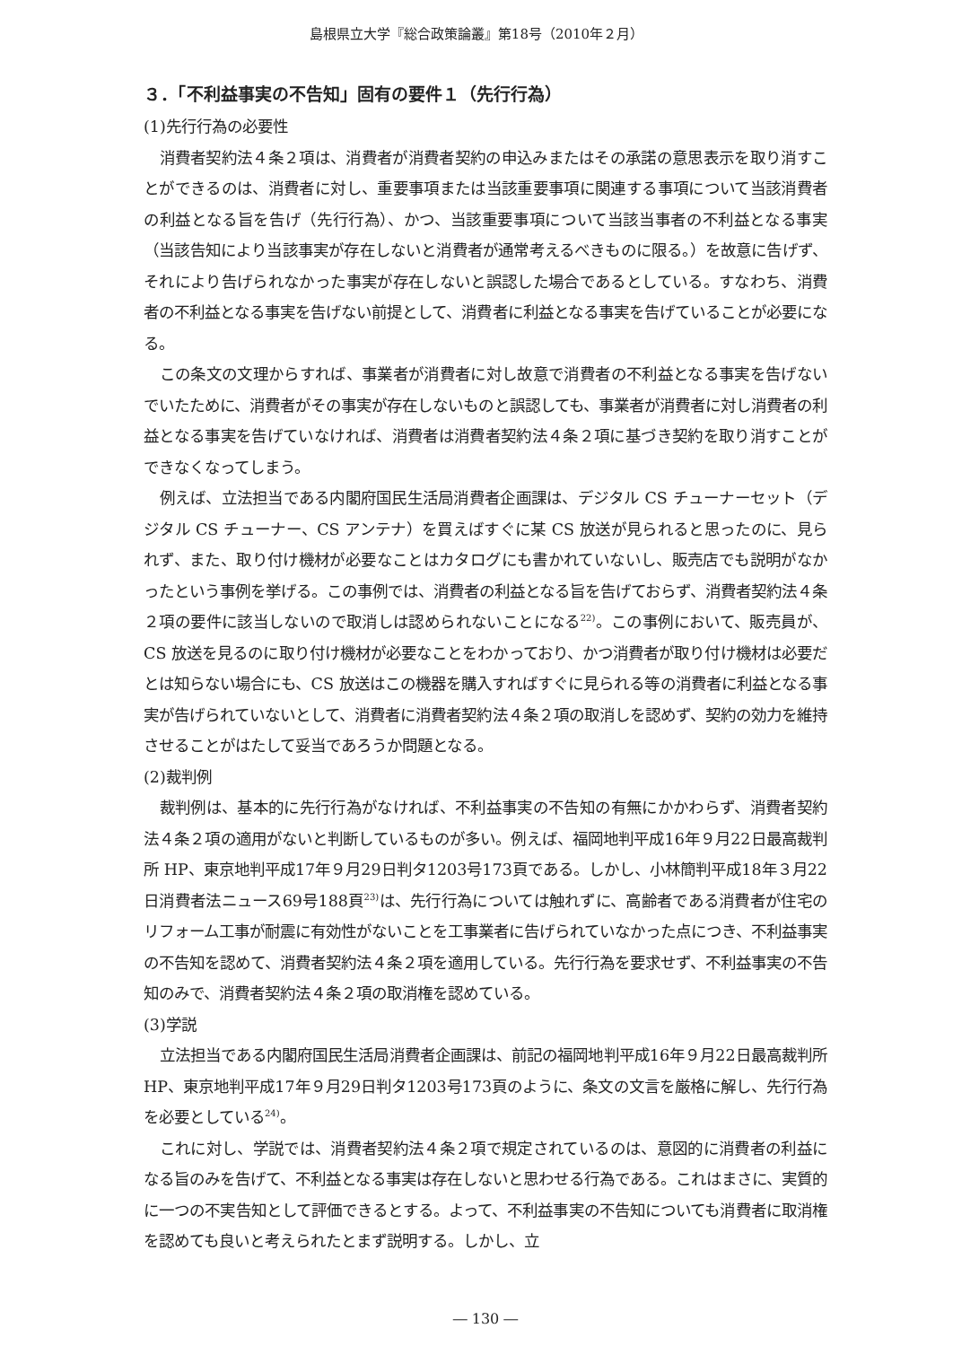島根県立大学『総合政策論叢』第18号（2010年２月）
３．「不利益事実の不告知」固有の要件１（先行行為）
(1)先行行為の必要性
消費者契約法４条２項は、消費者が消費者契約の申込みまたはその承諾の意思表示を取り消すことができるのは、消費者に対し、重要事項または当該重要事項に関連する事項について当該消費者の利益となる旨を告げ（先行行為）、かつ、当該重要事項について当該当事者の不利益となる事実（当該告知により当該事実が存在しないと消費者が通常考えるべきものに限る。）を故意に告げず、それにより告げられなかった事実が存在しないと誤認した場合であるとしている。すなわち、消費者の不利益となる事実を告げない前提として、消費者に利益となる事実を告げていることが必要になる。
この条文の文理からすれば、事業者が消費者に対し故意で消費者の不利益となる事実を告げないでいたために、消費者がその事実が存在しないものと誤認しても、事業者が消費者に対し消費者の利益となる事実を告げていなければ、消費者は消費者契約法４条２項に基づき契約を取り消すことができなくなってしまう。
例えば、立法担当である内閣府国民生活局消費者企画課は、デジタル CS チューナーセット（デジタル CS チューナー、CS アンテナ）を買えばすぐに某 CS 放送が見られると思ったのに、見られず、また、取り付け機材が必要なことはカタログにも書かれていないし、販売店でも説明がなかったという事例を挙げる。この事例では、消費者の利益となる旨を告げておらず、消費者契約法４条２項の要件に該当しないので取消しは認められないことになる<sup>22)</sup>。この事例において、販売員が、CS 放送を見るのに取り付け機材が必要なことをわかっており、かつ消費者が取り付け機材は必要だとは知らない場合にも、CS 放送はこの機器を購入すればすぐに見られる等の消費者に利益となる事実が告げられていないとして、消費者に消費者契約法４条２項の取消しを認めず、契約の効力を維持させることがはたして妥当であろうか問題となる。
(2)裁判例
裁判例は、基本的に先行行為がなければ、不利益事実の不告知の有無にかかわらず、消費者契約法４条２項の適用がないと判断しているものが多い。例えば、福岡地判平成16年９月22日最高裁判所 HP、東京地判平成17年９月29日判タ1203号173頁である。しかし、小林簡判平成18年３月22日消費者法ニュース69号188頁<sup>23)</sup>は、先行行為については触れずに、高齢者である消費者が住宅のリフォーム工事が耐震に有効性がないことを工事業者に告げられていなかった点につき、不利益事実の不告知を認めて、消費者契約法４条２項を適用している。先行行為を要求せず、不利益事実の不告知のみで、消費者契約法４条２項の取消権を認めている。
(3)学説
立法担当である内閣府国民生活局消費者企画課は、前記の福岡地判平成16年９月22日最高裁判所 HP、東京地判平成17年９月29日判タ1203号173頁のように、条文の文言を厳格に解し、先行行為を必要としている<sup>24)</sup>。
これに対し、学説では、消費者契約法４条２項で規定されているのは、意図的に消費者の利益になる旨のみを告げて、不利益となる事実は存在しないと思わせる行為である。これはまさに、実質的に一つの不実告知として評価できるとする。よって、不利益事実の不告知についても消費者に取消権を認めても良いと考えられたとまず説明する。しかし、立
― 130 ―